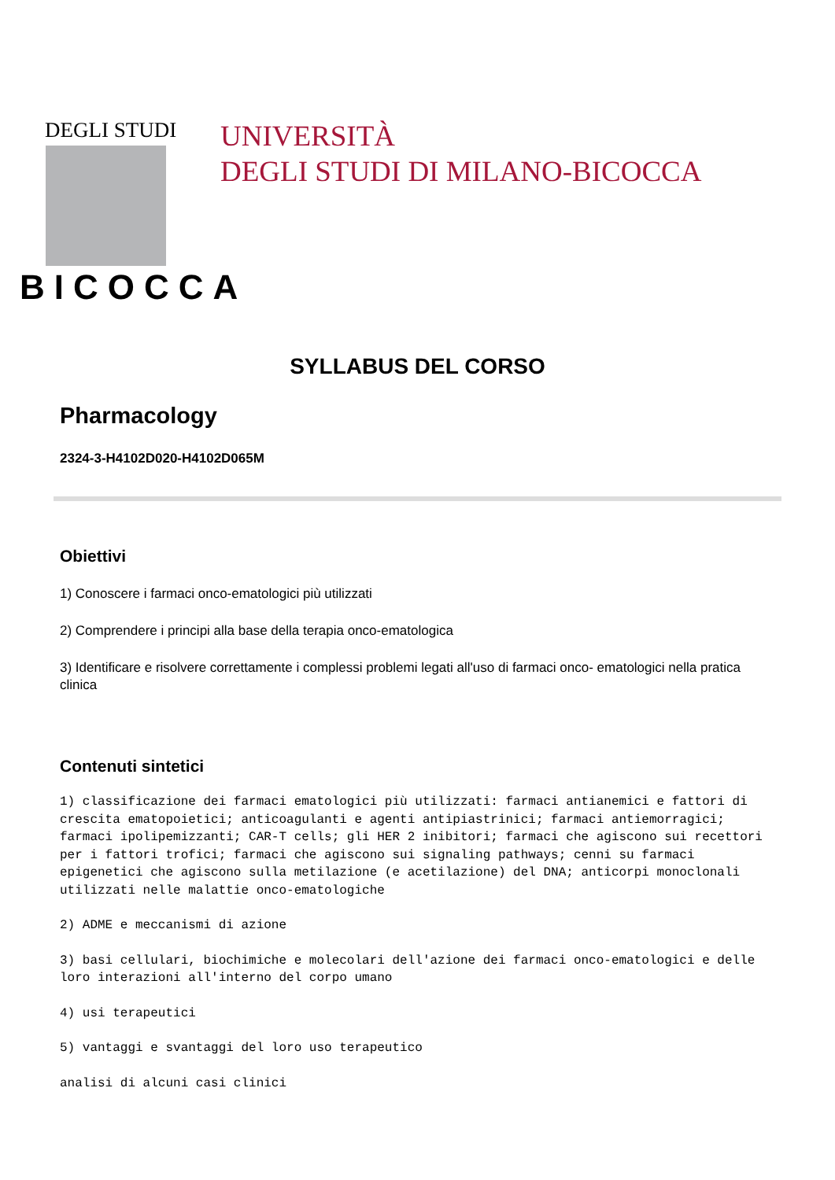DEGLI STUDI
BICOCCA
UNIVERSITÀ
DEGLI STUDI DI MILANO-BICOCCA
SYLLABUS DEL CORSO
Pharmacology
2324-3-H4102D020-H4102D065M
Obiettivi
1) Conoscere i farmaci onco-ematologici più utilizzati
2) Comprendere i principi alla base della terapia onco-ematologica
3) Identificare e risolvere correttamente i complessi problemi legati all'uso di farmaci onco- ematologici nella pratica clinica
Contenuti sintetici
1) classificazione dei farmaci ematologici più utilizzati: farmaci antianemici e fattori di crescita ematopoietici; anticoagulanti e agenti antipiastrinici; farmaci antiemorragici; farmaci ipolipemizzanti; CAR-T cells; gli HER 2 inibitori; farmaci che agiscono sui recettori per i fattori trofici; farmaci che agiscono sui signaling pathways; cenni su farmaci epigenetici che agiscono sulla metilazione (e acetilazione) del DNA; anticorpi monoclonali utilizzati nelle malattie onco-ematologiche
2) ADME e meccanismi di azione
3) basi cellulari, biochimiche e molecolari dell'azione dei farmaci onco-ematologici e delle loro interazioni all'interno del corpo umano
4) usi terapeutici
5) vantaggi e svantaggi del loro uso terapeutico
analisi di alcuni casi clinici